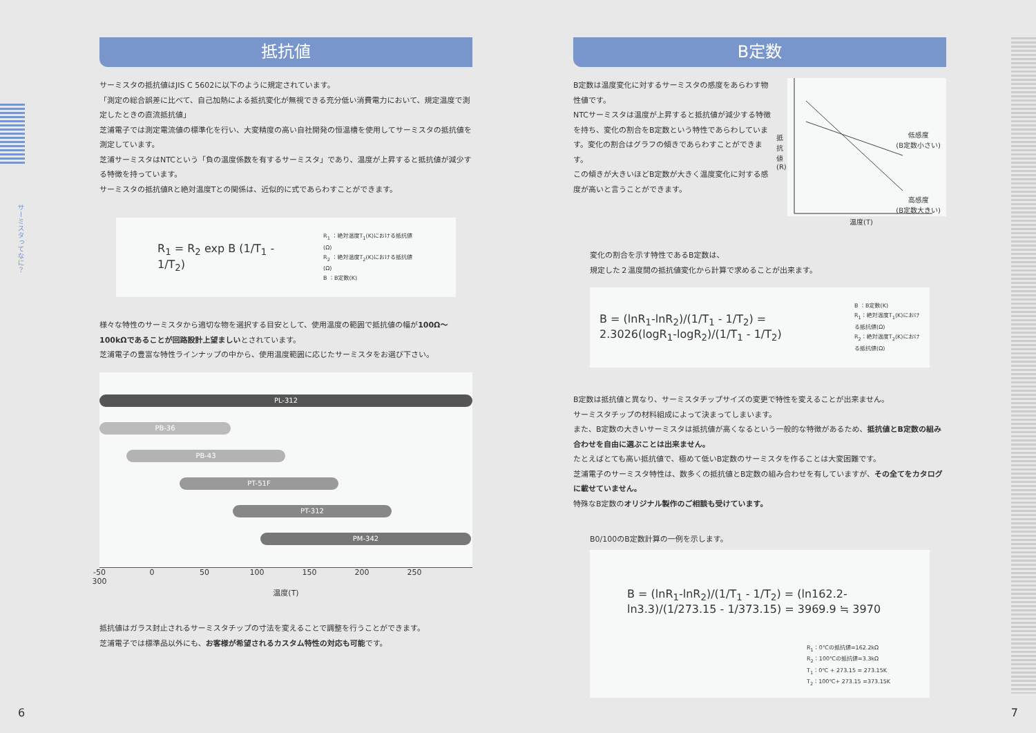サーミスタってなに？
抵抗値
サーミスタの抵抗値はJIS C 5602に以下のように規定されています。
「測定の総合誤差に比べて、自己加熱による抵抗変化が無視できる充分低い消費電力において、規定温度で測定したときの直流抵抗値」
芝浦電子では測定電流値の標準化を行い、大変精度の高い自社開発の恒温槽を使用してサーミスタの抵抗値を測定しています。
芝浦サーミスタはNTCという「負の温度係数を有するサーミスタ」であり、温度が上昇すると抵抗値が減少する特徴を持っています。
サーミスタの抵抗値Rと絶対温度Tとの関係は、近似的に式であらわすことができます。
R<sub>1</sub> = R<sub>2</sub> exp B (1/T<sub>1</sub> - 1/T<sub>2</sub>)
R<sub>1</sub> ：絶対温度T<sub>1</sub>(K)における抵抗値(Ω)
R<sub>2</sub> ：絶対温度T<sub>2</sub>(K)における抵抗値(Ω)
B ：B定数(K)
様々な特性のサーミスタから適切な物を選択する目安として、使用温度の範囲で抵抗値の幅が100Ω～100kΩであることが回路設計上望ましいとされています。
芝浦電子の豊富な特性ラインナップの中から、使用温度範囲に応じたサーミスタをお選び下さい。
PL-312
PB-36
PB-43
PT-51F
PT-312
PM-342
-50 0 50 100 150 200 250 300
温度(T)
抵抗値はガラス封止されるサーミスタチップの寸法を変えることで調整を行うことができます。
芝浦電子では標準品以外にも、お客様が希望されるカスタム特性の対応も可能です。
B定数
B定数は温度変化に対するサーミスタの感度をあらわす物性値です。
NTCサーミスタは温度が上昇すると抵抗値が減少する特徴を持ち、変化の割合をB定数という特性であらわしています。変化の割合はグラフの傾きであらわすことができます。
この傾きが大きいほどB定数が大きく温度変化に対する感度が高いと言うことができます。
低感度
(B定数小さい)
高感度
(B定数大きい)
抵抗値(R)
温度(T)
変化の割合を示す特性であるB定数は、
規定した２温度間の抵抗値変化から計算で求めることが出来ます。
B = (lnR<sub>1</sub>-lnR<sub>2</sub>)/(1/T<sub>1</sub> - 1/T<sub>2</sub>) = 2.3026(logR<sub>1</sub>-logR<sub>2</sub>)/(1/T<sub>1</sub> - 1/T<sub>2</sub>)
B ：B定数(K)
R<sub>1</sub>：絶対温度T<sub>1</sub>(K)における抵抗値(Ω)
R<sub>2</sub>：絶対温度T<sub>2</sub>(K)における抵抗値(Ω)
B定数は抵抗値と異なり、サーミスタチップサイズの変更で特性を変えることが出来ません。
サーミスタチップの材料組成によって決まってしまいます。
また、B定数の大きいサーミスタは抵抗値が高くなるという一般的な特徴があるため、抵抗値とB定数の組み合わせを自由に選ぶことは出来ません。
たとえばとても高い抵抗値で、極めて低いB定数のサーミスタを作ることは大変困難です。
芝浦電子のサーミスタ特性は、数多くの抵抗値とB定数の組み合わせを有していますが、その全てをカタログに載せていません。
特殊なB定数のオリジナル製作のご相談も受けています。
B0/100のB定数計算の一例を示します。
B = (lnR<sub>1</sub>-lnR<sub>2</sub>)/(1/T<sub>1</sub> - 1/T<sub>2</sub>) = (ln162.2-ln3.3)/(1/273.15 - 1/373.15) = 3969.9 ≒ 3970
R<sub>1</sub>：0℃の抵抗値=162.2kΩ
R<sub>2</sub>：100℃の抵抗値=3.3kΩ
T<sub>1</sub>：0℃ + 273.15 = 273.15K
T<sub>2</sub>：100℃+ 273.15 =373.15K
6 7